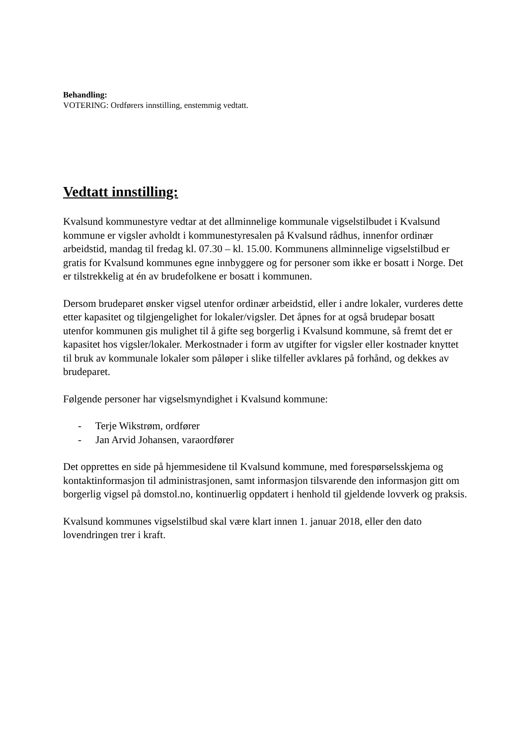Behandling:
VOTERING: Ordførers innstilling, enstemmig vedtatt.
Vedtatt innstilling:
Kvalsund kommunestyre vedtar at det allminnelige kommunale vigselstilbudet i Kvalsund kommune er vigsler avholdt i kommunestyresalen på Kvalsund rådhus, innenfor ordinær arbeidstid, mandag til fredag kl. 07.30 – kl. 15.00. Kommunens allminnelige vigselstilbud er gratis for Kvalsund kommunes egne innbyggere og for personer som ikke er bosatt i Norge. Det er tilstrekkelig at én av brudefolkene er bosatt i kommunen.
Dersom brudeparet ønsker vigsel utenfor ordinær arbeidstid, eller i andre lokaler, vurderes dette etter kapasitet og tilgjengelighet for lokaler/vigsler. Det åpnes for at også brudepar bosatt utenfor kommunen gis mulighet til å gifte seg borgerlig i Kvalsund kommune, så fremt det er kapasitet hos vigsler/lokaler. Merkostnader i form av utgifter for vigsler eller kostnader knyttet til bruk av kommunale lokaler som påløper i slike tilfeller avklares på forhånd, og dekkes av brudeparet.
Følgende personer har vigselsmyndighet i Kvalsund kommune:
- Terje Wikstrøm, ordfører
- Jan Arvid Johansen, varaordfører
Det opprettes en side på hjemmesidene til Kvalsund kommune, med forespørselsskjema og kontaktinformasjon til administrasjonen, samt informasjon tilsvarende den informasjon gitt om borgerlig vigsel på domstol.no, kontinuerlig oppdatert i henhold til gjeldende lovverk og praksis.
Kvalsund kommunes vigselstilbud skal være klart innen 1. januar 2018, eller den dato lovendringen trer i kraft.